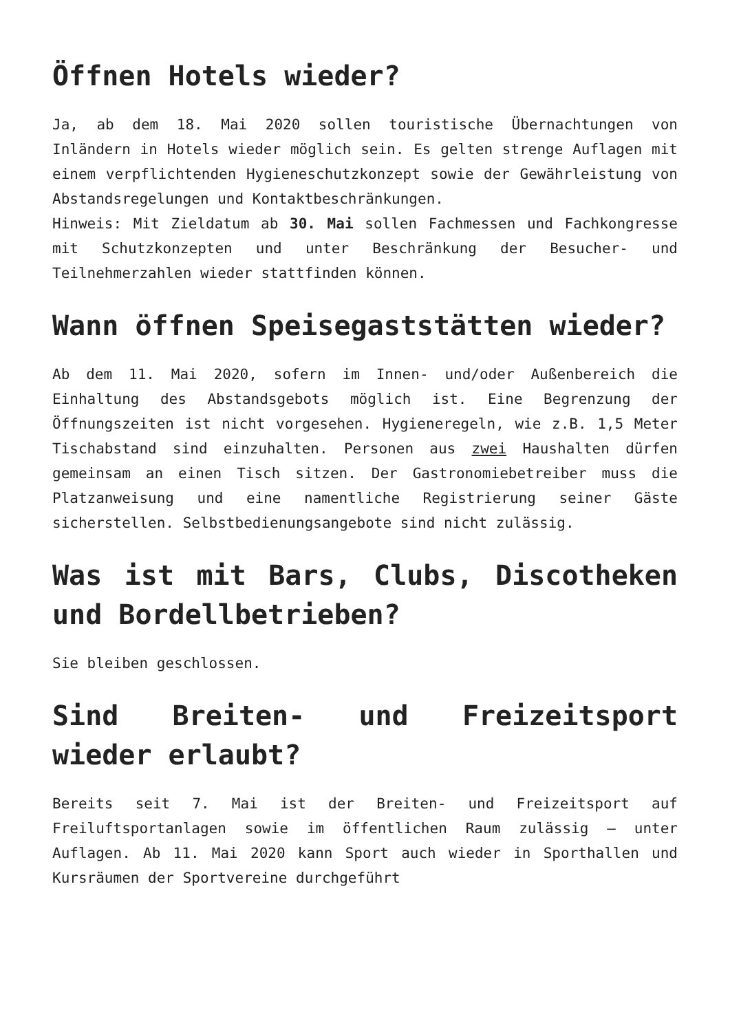Öffnen Hotels wieder?
Ja, ab dem 18. Mai 2020 sollen touristische Übernachtungen von Inländern in Hotels wieder möglich sein. Es gelten strenge Auflagen mit einem verpflichtenden Hygieneschutzkonzept sowie der Gewährleistung von Abstandsregelungen und Kontaktbeschränkungen.
Hinweis: Mit Zieldatum ab 30. Mai sollen Fachmessen und Fachkongresse mit Schutzkonzepten und unter Beschränkung der Besucher- und Teilnehmerzahlen wieder stattfinden können.
Wann öffnen Speisegaststätten wieder?
Ab dem 11. Mai 2020, sofern im Innen- und/oder Außenbereich die Einhaltung des Abstandsgebots möglich ist. Eine Begrenzung der Öffnungszeiten ist nicht vorgesehen. Hygieneregeln, wie z.B. 1,5 Meter Tischabstand sind einzuhalten. Personen aus zwei Haushalten dürfen gemeinsam an einen Tisch sitzen. Der Gastronomiebetreiber muss die Platzanweisung und eine namentliche Registrierung seiner Gäste sicherstellen. Selbstbedienungsangebote sind nicht zulässig.
Was ist mit Bars, Clubs, Discotheken und Bordellbetrieben?
Sie bleiben geschlossen.
Sind Breiten- und Freizeitsport wieder erlaubt?
Bereits seit 7. Mai ist der Breiten- und Freizeitsport auf Freiluftsportanlagen sowie im öffentlichen Raum zulässig – unter Auflagen. Ab 11. Mai 2020 kann Sport auch wieder in Sporthallen und Kursräumen der Sportvereine durchgeführt